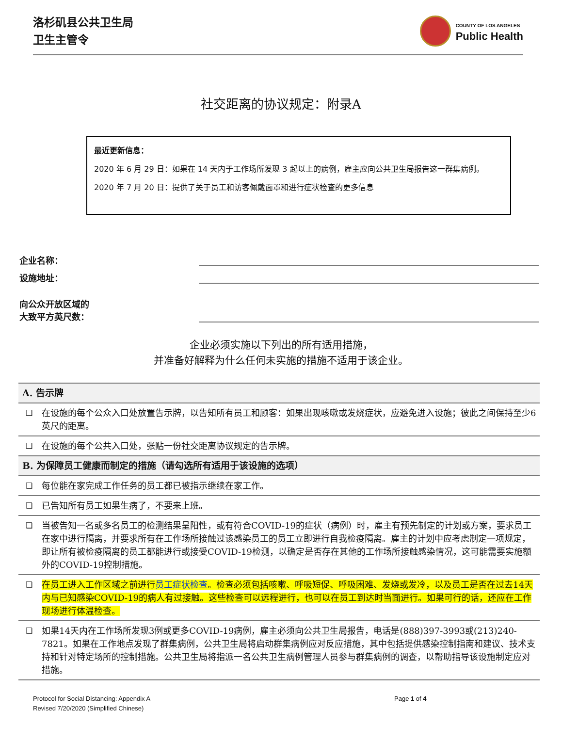洛杉矶县公共卫生局
卫生主管令
COUNTY OF LOS ANGELES
Public Health
社交距离的协议规定：附录A
最近更新信息：
2020 年 6 月 29 日：如果在 14 天内于工作场所发现 3 起以上的病例，雇主应向公共卫生局报告这一群集病例。
2020 年 7 月 20 日：提供了关于员工和访客佩戴面罩和进行症状检查的更多信息
企业名称：
设施地址：
向公众开放区域的
大致平方英尺数：
企业必须实施以下列出的所有适用措施，
并准备好解释为什么任何未实施的措施不适用于该企业。
| A. 告示牌 | |
| --- | --- |
| ❑ | 在设施的每个公众入口处放置告示牌，以告知所有员工和顾客：如果出现咳嗽或发烧症状，应避免进入设施；彼此之间保持至少6英尺的距离。 |
| ❑ | 在设施的每个公共入口处，张贴一份社交距离协议规定的告示牌。 |
| B. 为保障员工健康而制定的措施（请勾选所有适用于该设施的选项） | |
| ❑ | 每位能在家完成工作任务的员工都已被指示继续在家工作。 |
| ❑ | 已告知所有员工如果生病了，不要来上班。 |
| ❑ | 当被告知一名或多名员工的检测结果呈阳性，或有符合COVID-19的症状（病例）时，雇主有预先制定的计划或方案，要求员工在家中进行隔离，并要求所有在工作场所接触过该感染员工的员工立即进行自我检疫隔离。雇主的计划中应考虑制定一项规定，即让所有被检疫隔离的员工都能进行或接受COVID-19检测，以确定是否存在其他的工作场所接触感染情况，这可能需要实施额外的COVID-19控制措施。 |
| ❑ | 在员工进入工作区域之前进行 员工症状检查 。检查必须包括咳嗽、呼吸短促、呼吸困难、发烧或发冷，以及员工是否在过去14天内与已知感染COVID-19的病人有过接触。这些检查可以远程进行，也可以在员工到达时当面进行。如果可行的话，还应在工作现场进行体温检查。 |
| ❑ | 如果14天内在工作场所发现3例或更多COVID-19病例，雇主必须向公共卫生局报告，电话是(888)397-3993或(213)240-7821。如果在工作地点发现了群集病例，公共卫生局将启动群集病例应对反应措施，其中包括提供感染控制指南和建议、技术支持和针对特定场所的控制措施。公共卫生局将指派一名公共卫生病例管理人员参与群集病例的调查，以帮助指导该设施制定应对措施。 |
Protocol for Social Distancing: Appendix A
Revised 7/20/2020 (Simplified Chinese)
Page 1 of 4